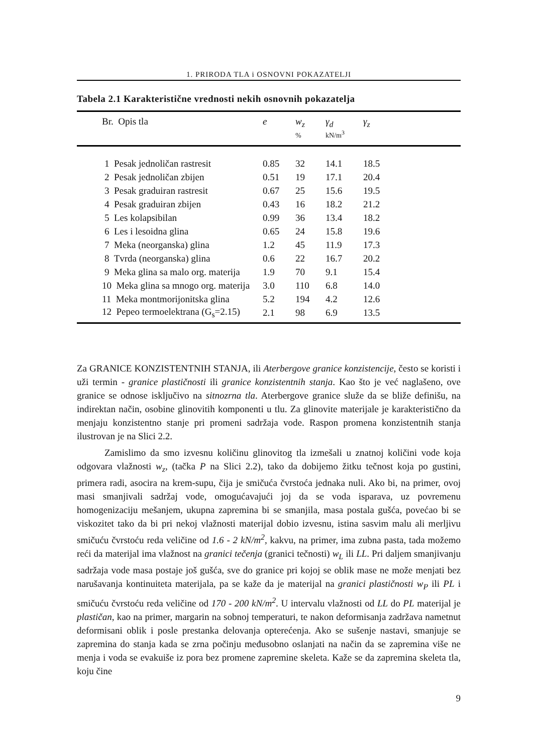1. PRIRODA TLA i OSNOVNI POKAZATELJI
Tabela 2.1 Karakteristične vrednosti nekih osnovnih pokazatelja
| Br. Opis tla | e | w<sub>z</sub> % | γ<sub>d</sub> kN/m<sup>3</sup> | γ<sub>z</sub> |
| --- | --- | --- | --- | --- |
| 1 Pesak jednoličan rastresit | 0.85 | 32 | 14.1 | 18.5 |
| 2 Pesak jednoličan zbijen | 0.51 | 19 | 17.1 | 20.4 |
| 3 Pesak graduiran rastresit | 0.67 | 25 | 15.6 | 19.5 |
| 4 Pesak graduiran zbijen | 0.43 | 16 | 18.2 | 21.2 |
| 5 Les kolapsibilan | 0.99 | 36 | 13.4 | 18.2 |
| 6 Les i lesoidna glina | 0.65 | 24 | 15.8 | 19.6 |
| 7 Meka (neorganska) glina | 1.2 | 45 | 11.9 | 17.3 |
| 8 Tvrda (neorganska) glina | 0.6 | 22 | 16.7 | 20.2 |
| 9 Meka glina sa malo org. materija | 1.9 | 70 | 9.1 | 15.4 |
| 10 Meka glina sa mnogo org. materija | 3.0 | 110 | 6.8 | 14.0 |
| 11 Meka montmorijonitska glina | 5.2 | 194 | 4.2 | 12.6 |
| 12 Pepeo termoelektrana (G<sub>s</sub>=2.15) | 2.1 | 98 | 6.9 | 13.5 |
Za GRANICE KONZISTENTNIH STANJA, ili Aterbergove granice konzistencije, često se koristi i uži termin - granice plastičnosti ili granice konzistentnih stanja. Kao što je već naglašeno, ove granice se odnose isključivo na sitnozrna tla. Aterbergove granice služe da se bliže definišu, na indirektan način, osobine glinovitih komponenti u tlu. Za glinovite materijale je karakteristično da menjaju konzistentno stanje pri promeni sadržaja vode. Raspon promena konzistentnih stanja ilustrovan je na Slici 2.2.
Zamislimo da smo izvesnu količinu glinovitog tla izmešali u znatnoj količini vode koja odgovara vlažnosti w<sub>z</sub>, (tačka P na Slici 2.2), tako da dobijemo žitku tečnost koja po gustini, primera radi, asocira na krem-supu, čija je smičuća čvrstoća jednaka nuli. Ako bi, na primer, ovoj masi smanjivali sadržaj vode, omogućavajući joj da se voda isparava, uz povremenu homogenizaciju mešanjem, ukupna zapremina bi se smanjila, masa postala gušća, povećao bi se viskozitet tako da bi pri nekoj vlažnosti materijal dobio izvesnu, istina sasvim malu ali merljivu smičuću čvrstoću reda veličine od 1.6 - 2 kN/m<sup>2</sup>, kakvu, na primer, ima zubna pasta, tada možemo reći da materijal ima vlažnost na granici tečenja (granici tečnosti) w<sub>L</sub> ili LL. Pri daljem smanjivanju sadržaja vode masa postaje još gušća, sve do granice pri kojoj se oblik mase ne može menjati bez narušavanja kontinuiteta materijala, pa se kaže da je materijal na granici plastičnosti w<sub>P</sub> ili PL i smičuću čvrstoću reda veličine od 170 - 200 kN/m<sup>2</sup>. U intervalu vlažnosti od LL do PL materijal je plastičan, kao na primer, margarin na sobnoj temperaturi, te nakon deformisanja zadržava nametnut deformisani oblik i posle prestanka delovanja opterećenja. Ako se sušenje nastavi, smanjuje se zapremina do stanja kada se zrna počinju međusobno oslanjati na način da se zapremina više ne menja i voda se evakuiše iz pora bez promene zapremine skeleta. Kaže se da zapremina skeleta tla, koju čine
9